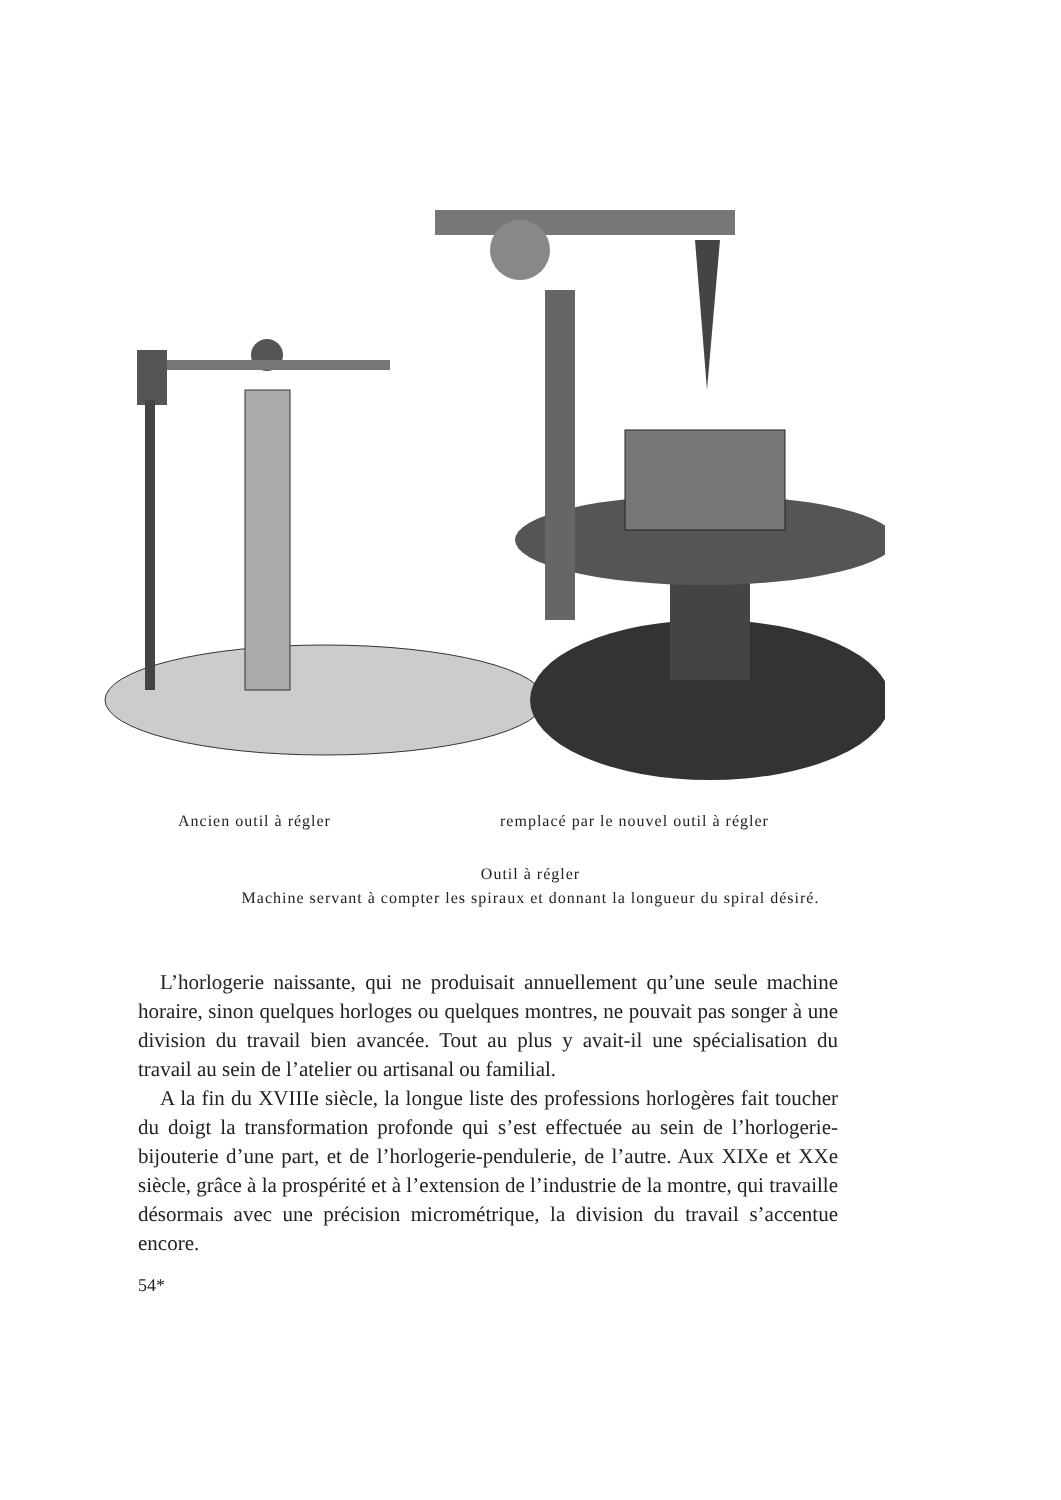Ancien outil à régler remplacé par le nouvel outil à régler
Outil à régler
Machine servant à compter les spiraux et donnant la longueur du spiral désiré.
L’horlogerie naissante, qui ne produisait annuellement qu’une seule machine horaire, sinon quelques horloges ou quelques montres, ne pouvait pas songer à une division du travail bien avancée. Tout au plus y avait-il une spécialisation du travail au sein de l’atelier ou artisanal ou familial.
A la fin du XVIIIe siècle, la longue liste des professions horlogères fait toucher du doigt la transformation profonde qui s’est effectuée au sein de l’horlogerie-bijouterie d’une part, et de l’horlogerie-pendulerie, de l’autre. Aux XIXe et XXe siècle, grâce à la prospérité et à l’extension de l’industrie de la montre, qui travaille désormais avec une précision micrométrique, la division du travail s’accentue encore.
54*